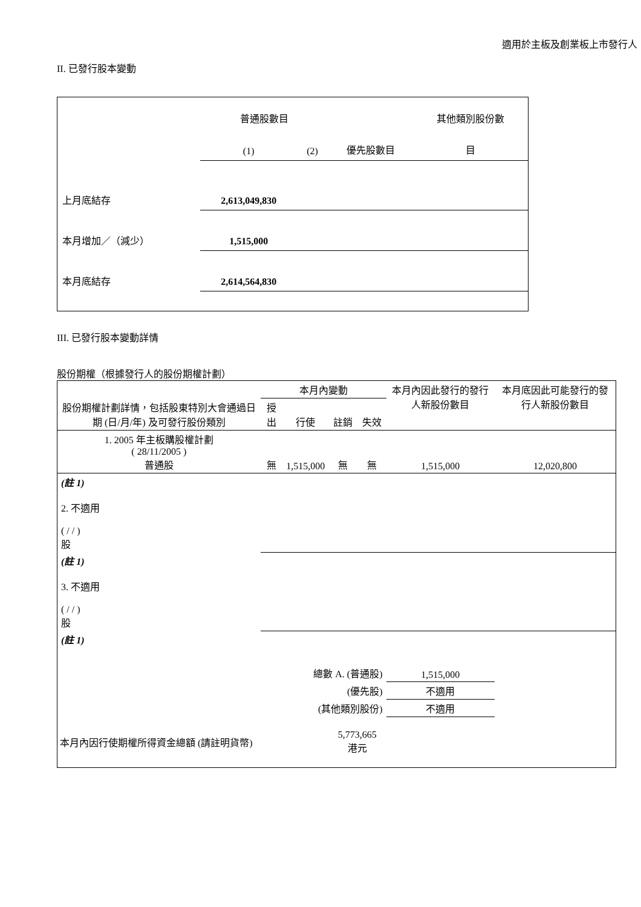適用於主板及創業板上市發行人
II. 已發行股本變動
| | 普通股數目 | | | 其他類別股份數 |
| | (1) | (2) | 優先股數目 | 目 |
| 上月底結存 | 2,613,049,830 | | | |
| 本月增加／（減少） | 1,515,000 | | | |
| 本月底結存 | 2,614,564,830 | | | |
III. 已發行股本變動詳情
股份期權（根據發行人的股份期權計劃）
| 股份期權計劃詳情，包括股東特別大會通過日期 (日/月/年) 及可發行股份類別 | 本月內變動 | | | | 本月內因此發行的發行人新股份數目 | 本月底因此可能發行的發行人新股份數目 |
| | 授出 | 行使 | 註銷 | 失效 | | |
| 1. 2005 年主板購股權計劃 ( 28/11/2005 ) 普通股 | 無 | 1,515,000 | 無 | 無 | 1,515,000 | 12,020,800 |
| (註 1) 2. 不適用 ( / / ) 股 | | | | | | |
| (註 1) 3. 不適用 ( / / ) 股 | | | | | | |
| (註 1) | | | | | | |
| 總數 A. (普通股) | | | | | 1,515,000 | |
| (優先股) | | | | | 不適用 | |
| (其他類別股份) | | | | | 不適用 | |
| 本月內因行使期權所得資金總額 (請註明貨幣) | | | 5,773,665 港元 | | | |